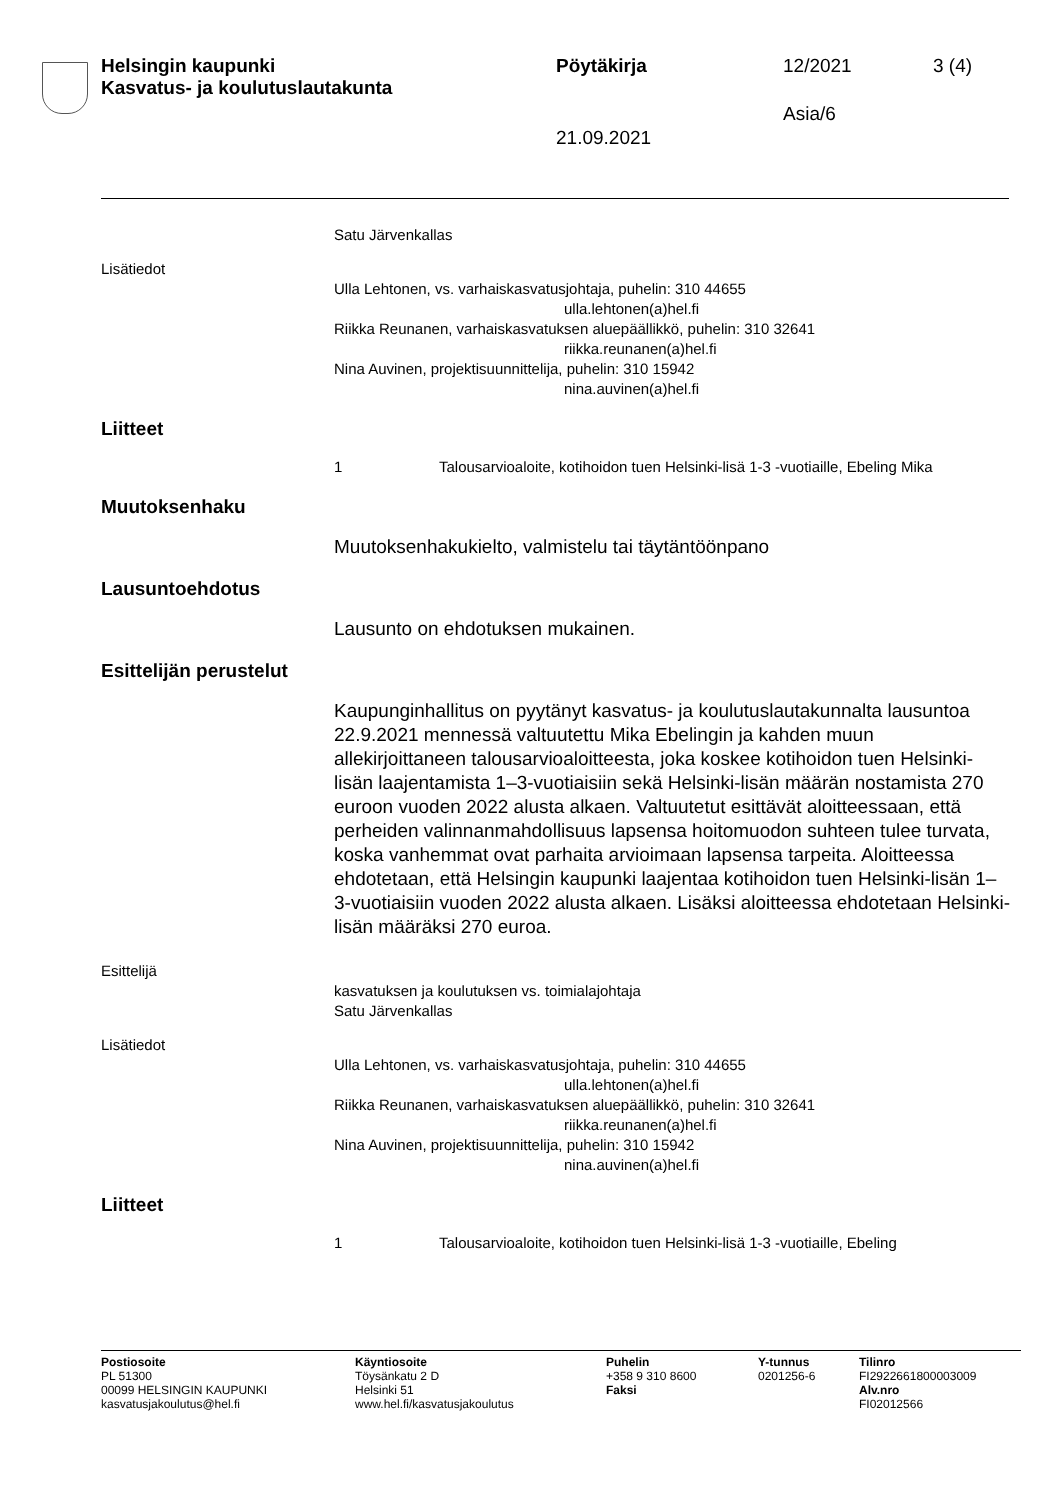Helsingin kaupunki
Kasvatus- ja koulutuslautakunta
Pöytäkirja 12/2021 3 (4)
Asia/6
21.09.2021
Satu Järvenkallas
Lisätiedot
Ulla Lehtonen, vs. varhaiskasvatusjohtaja, puhelin: 310 44655
ulla.lehtonen(a)hel.fi
Riikka Reunanen, varhaiskasvatuksen aluepäällikkö, puhelin: 310 32641
riikka.reunanen(a)hel.fi
Nina Auvinen, projektisuunnittelija, puhelin: 310 15942
nina.auvinen(a)hel.fi
Liitteet
1 Talousarvioaloite, kotihoidon tuen Helsinki-lisä 1-3 -vuotiaille, Ebeling Mika
Muutoksenhaku
Muutoksenhakukielto, valmistelu tai täytäntöönpano
Lausuntoehdotus
Lausunto on ehdotuksen mukainen.
Esittelijän perustelut
Kaupunginhallitus on pyytänyt kasvatus- ja koulutuslautakunnalta lausuntoa 22.9.2021 mennessä valtuutettu Mika Ebelingin ja kahden muun allekirjoittaneen talousarvioaloitteesta, joka koskee kotihoidon tuen Helsinki-lisän laajentamista 1–3-vuotiaisiin sekä Helsinki-lisän määrän nostamista 270 euroon vuoden 2022 alusta alkaen. Valtuutetut esittävät aloitteessaan, että perheiden valinnanmahdollisuus lapsensa hoitomuodon suhteen tulee turvata, koska vanhemmat ovat parhaita arvioimaan lapsensa tarpeita. Aloitteessa ehdotetaan, että Helsingin kaupunki laajentaa kotihoidon tuen Helsinki-lisän 1–3-vuotiaisiin vuoden 2022 alusta alkaen. Lisäksi aloitteessa ehdotetaan Helsinki-lisän määräksi 270 euroa.
Esittelijä
kasvatuksen ja koulutuksen vs. toimialajohtaja
Satu Järvenkallas
Lisätiedot
Ulla Lehtonen, vs. varhaiskasvatusjohtaja, puhelin: 310 44655
ulla.lehtonen(a)hel.fi
Riikka Reunanen, varhaiskasvatuksen aluepäällikkö, puhelin: 310 32641
riikka.reunanen(a)hel.fi
Nina Auvinen, projektisuunnittelija, puhelin: 310 15942
nina.auvinen(a)hel.fi
Liitteet
1 Talousarvioaloite, kotihoidon tuen Helsinki-lisä 1-3 -vuotiaille, Ebeling
Postiosoite
PL 51300
00099 HELSINGIN KAUPUNKI
kasvatusjakoulutus@hel.fi
Käyntiosoite
Töysänkatu 2 D
Helsinki 51
www.hel.fi/kasvatusjakoulutus
Puhelin
+358 9 310 8600
Faksi
Y-tunnus
0201256-6
Tilinro
FI2922661800003009
Alv.nro
FI02012566